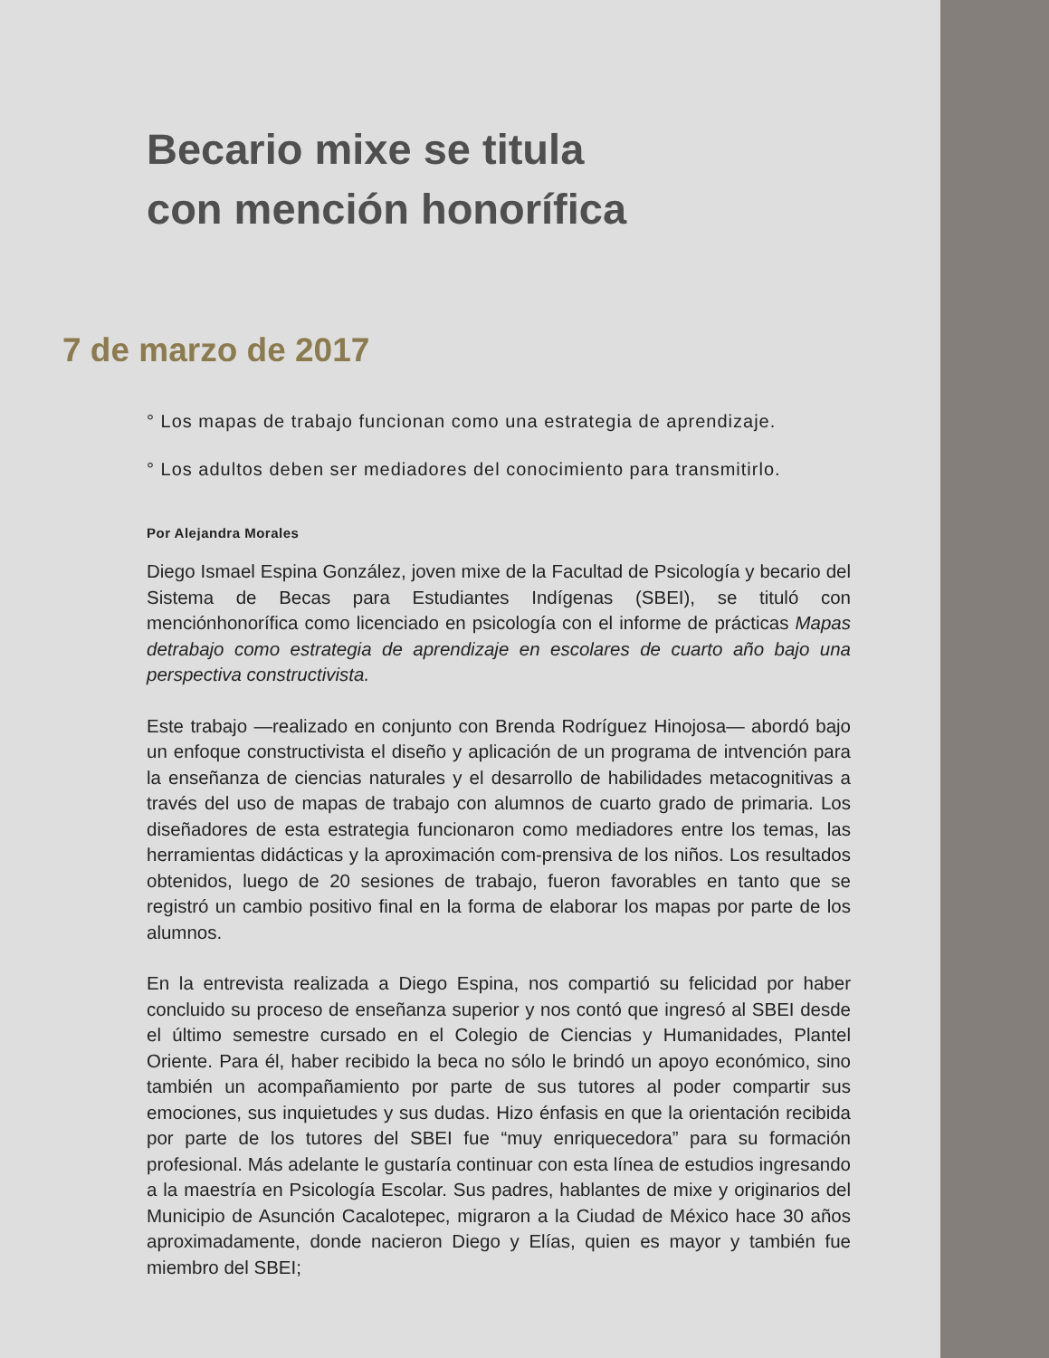Becario mixe se titula
con mención honorífica
7 de marzo de 2017
° Los mapas de trabajo funcionan como una estrategia de aprendizaje.
° Los adultos deben ser mediadores del conocimiento para transmitirlo.
Por Alejandra Morales
Diego Ismael Espina González, joven mixe de la Facultad de Psicología y becario del Sistema de Becas para Estudiantes Indígenas (SBEI), se tituló con menciónhonorífica como licenciado en psicología con el informe de prácticas Mapas detrabajo como estrategia de aprendizaje en escolares de cuarto año bajo una perspectiva constructivista.
Este trabajo —realizado en conjunto con Brenda Rodríguez Hinojosa— abordó bajo un enfoque constructivista el diseño y aplicación de un programa de intvención para la enseñanza de ciencias naturales y el desarrollo de habilidades metacognitivas a través del uso de mapas de trabajo con alumnos de cuarto grado de primaria. Los diseñadores de esta estrategia funcionaron como mediadores entre los temas, las herramientas didácticas y la aproximación com-prensiva de los niños. Los resultados obtenidos, luego de 20 sesiones de trabajo, fueron favorables en tanto que se registró un cambio positivo final en la forma de elaborar los mapas por parte de los alumnos.
En la entrevista realizada a Diego Espina, nos compartió su felicidad por haber concluido su proceso de enseñanza superior y nos contó que ingresó al SBEI desde el último semestre cursado en el Colegio de Ciencias y Humanidades, Plantel Oriente. Para él, haber recibido la beca no sólo le brindó un apoyo económico, sino también un acompañamiento por parte de sus tutores al poder compartir sus emociones, sus inquietudes y sus dudas. Hizo énfasis en que la orientación recibida por parte de los tutores del SBEI fue “muy enriquecedora” para su formación profesional. Más adelante le gustaría continuar con esta línea de estudios ingresando a la maestría en Psicología Escolar. Sus padres, hablantes de mixe y originarios del Municipio de Asunción Cacalotepec, migraron a la Ciudad de México hace 30 años aproximadamente, donde nacieron Diego y Elías, quien es mayor y también fue miembro del SBEI;